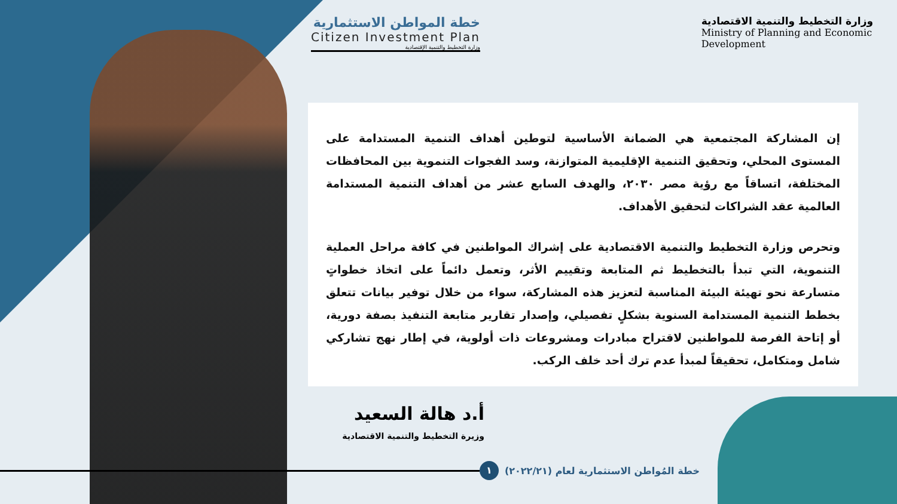خطة المواطن الاستثمارية
Citizen Investment Plan
وزارة التخطيط والتنمية الإقتصادية
وزارة التخطيط والتنمية الاقتصادية
Ministry of Planning and Economic
Development
إن المشاركة المجتمعية هي الضمانة الأساسية لتوطين أهداف التنمية المستدامة على المستوى المحلي، وتحقيق التنمية الإقليمية المتوازنة، وسد الفجوات التنموية بين المحافظات المختلفة، اتساقاً مع رؤية مصر ٢٠٣٠، والهدف السابع عشر من أهداف التنمية المستدامة العالمية عقد الشراكات لتحقيق الأهداف.
وتحرص وزارة التخطيط والتنمية الاقتصادية على إشراك المواطنين في كافة مراحل العملية التنموية، التي تبدأ بالتخطيط ثم المتابعة وتقييم الأثر، وتعمل دائماً على اتخاذ خطواتٍ متسارعة نحو تهيئة البيئة المناسبة لتعزيز هذه المشاركة، سواء من خلال توفير بيانات تتعلق بخطط التنمية المستدامة السنوية بشكلٍ تفصيلي، وإصدار تقارير متابعة التنفيذ بصفة دورية، أو إتاحة الفرصة للمواطنين لاقتراح مبادرات ومشروعات ذات أولوية، في إطار نهج تشاركي شامل ومتكامل، تحقيقاً لمبدأ عدم ترك أحد خلف الركب.
أ.د هالة السعيد
وزيرة التخطيط والتنمية الاقتصادية
خطة المُواطن الاستثمارية لعام (٢٠٢٢/٢١) ١